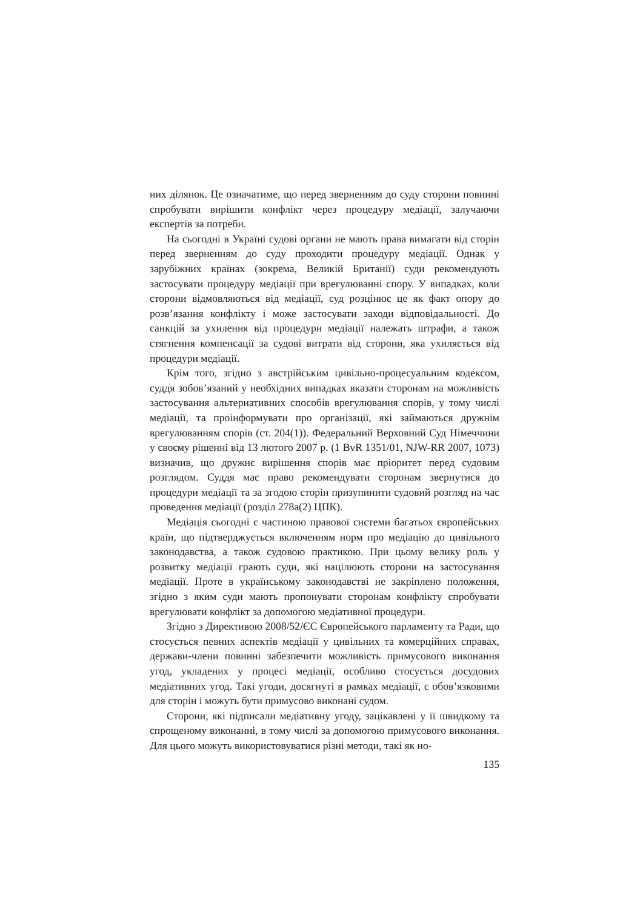них ділянок. Це означатиме, що перед зверненням до суду сторони повинні спробувати вирішити конфлікт через процедуру медіації, залучаючи експертів за потреби.
На сьогодні в Україні судові органи не мають права вимагати від сторін перед зверненням до суду проходити процедуру медіації. Однак у зарубіжних країнах (зокрема, Великій Британії) суди рекомендують застосувати процедуру медіації при врегулюванні спору. У випадках, коли сторони відмовляються від медіації, суд розцінює це як факт опору до розв’язання конфлікту і може застосувати заходи відповідальності. До санкцій за ухилення від процедури медіації належать штрафи, а також стягнення компенсації за судові витрати від сторони, яка ухиляється від процедури медіації.
Крім того, згідно з австрійським цивільно-процесуальним кодексом, суддя зобов’язаний у необхідних випадках вказати сторонам на можливість застосування альтернативних способів врегулювання спорів, у тому числі медіації, та проінформувати про організації, які займаються дружнім врегулюванням спорів (ст. 204(1)). Федеральний Верховний Суд Німеччини у своєму рішенні від 13 лютого 2007 р. (1 BvR 1351/01, NJW-RR 2007, 1073) визначив, що дружнє вирішення спорів має пріоритет перед судовим розглядом. Суддя має право рекомендувати сторонам звернутися до процедури медіації та за згодою сторін призупинити судовий розгляд на час проведення медіації (розділ 278a(2) ЦПК).
Медіація сьогодні є частиною правової системи багатьох європейських країн, що підтверджується включенням норм про медіацію до цивільного законодавства, а також судовою практикою. При цьому велику роль у розвитку медіації грають суди, які націлюють сторони на застосування медіації. Проте в українському законодавстві не закріплено положення, згідно з яким суди мають пропонувати сторонам конфлікту спробувати врегулювати конфлікт за допомогою медіативної процедури.
Згідно з Директивою 2008/52/ЄС Європейського парламенту та Ради, що стосується певних аспектів медіації у цивільних та комерційних справах, держави-члени повинні забезпечити можливість примусового виконання угод, укладених у процесі медіації, особливо стосується досудових медіативних угод. Такі угоди, досягнуті в рамках медіації, є обов’язковими для сторін і можуть бути примусово виконані судом.
Сторони, які підписали медіативну угоду, зацікавлені у її швидкому та спрощеному виконанні, в тому числі за допомогою примусового виконання. Для цього можуть використовуватися різні методи, такі як но-
135